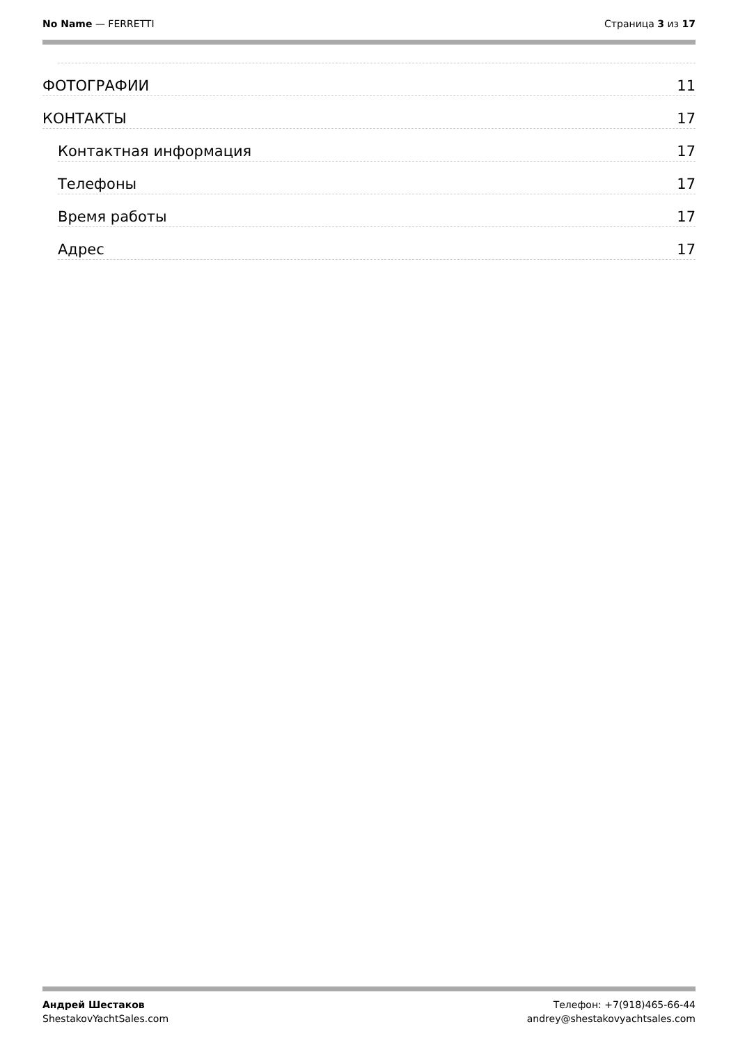No Name — FERRETTI Страница 3 из 17
ФОТОГРАФИИ 11
КОНТАКТЫ 17
Контактная информация 17
Телефоны 17
Время работы 17
Адрес 17
Андрей Шестаков
ShestakovYachtSales.com
Телефон: +7(918)465-66-44
andrey@shestakovyachtsales.com